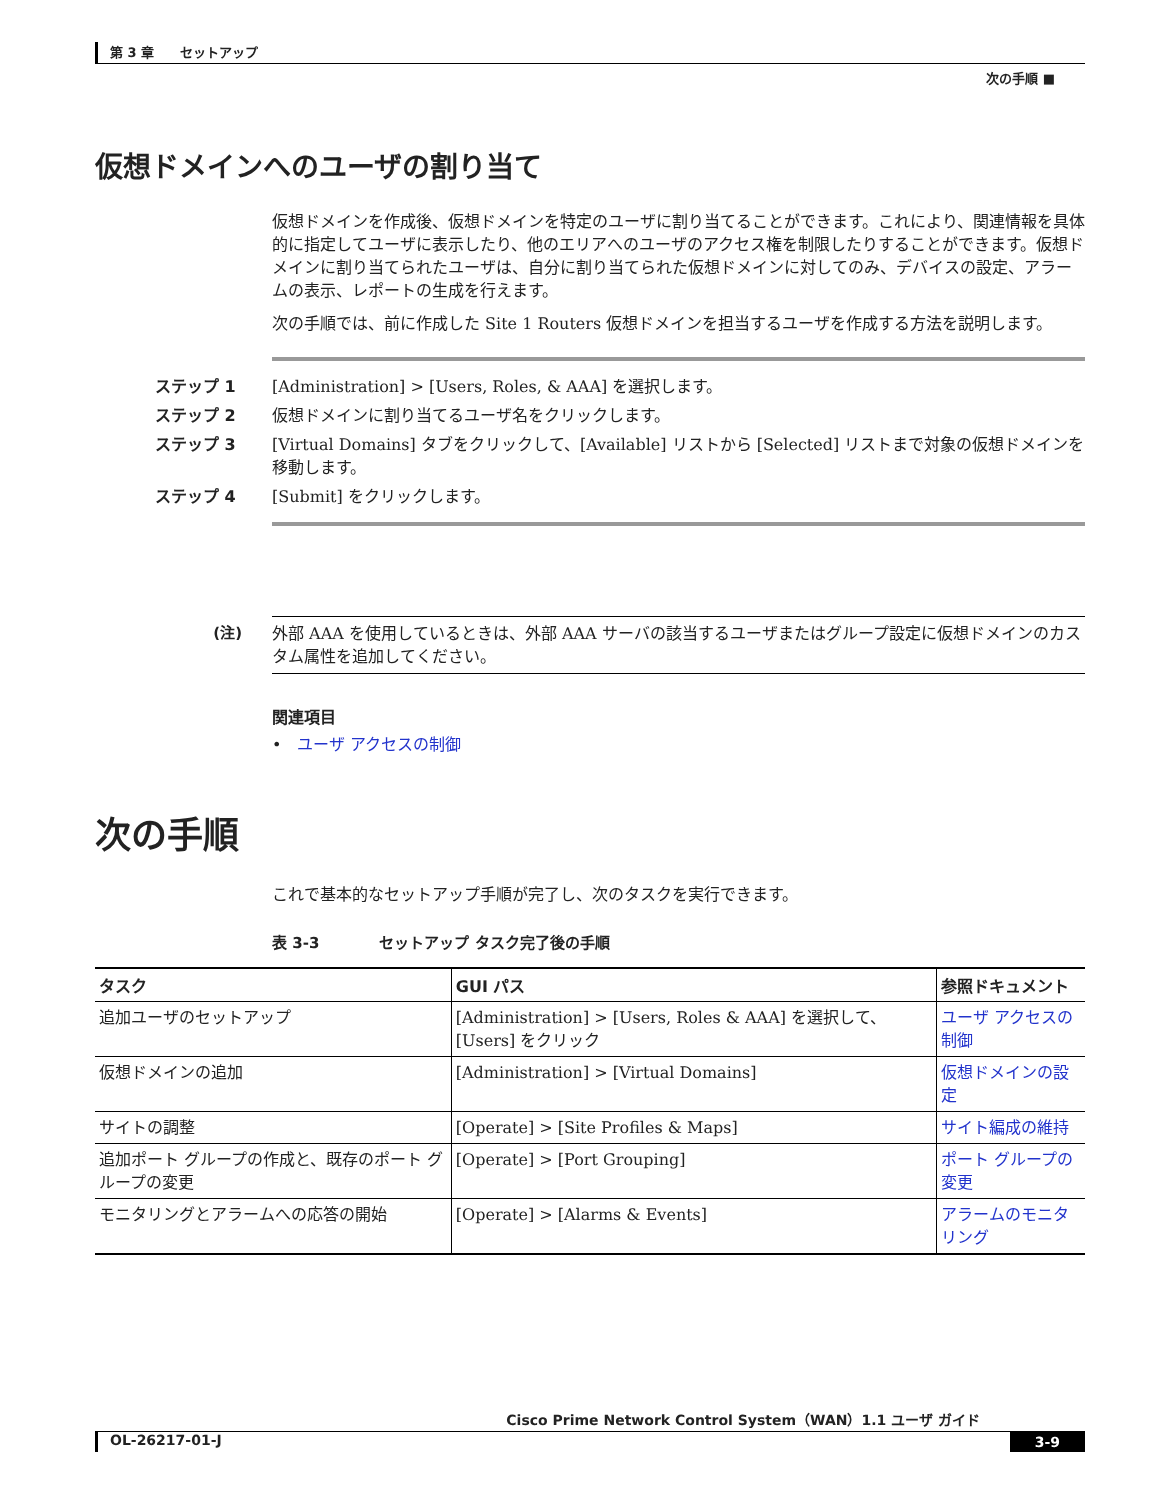第 3 章　　セットアップ
次の手順 ■
仮想ドメインへのユーザの割り当て
仮想ドメインを作成後、仮想ドメインを特定のユーザに割り当てることができます。これにより、関連情報を具体的に指定してユーザに表示したり、他のエリアへのユーザのアクセス権を制限したりすることができます。仮想ドメインに割り当てられたユーザは、自分に割り当てられた仮想ドメインに対してのみ、デバイスの設定、アラームの表示、レポートの生成を行えます。
次の手順では、前に作成した Site 1 Routers 仮想ドメインを担当するユーザを作成する方法を説明します。
ステップ 1 [Administration] > [Users, Roles, & AAA] を選択します。
ステップ 2 仮想ドメインに割り当てるユーザ名をクリックします。
ステップ 3 [Virtual Domains] タブをクリックして、[Available] リストから [Selected] リストまで対象の仮想ドメインを移動します。
ステップ 4 [Submit] をクリックします。
(注)
外部 AAA を使用しているときは、外部 AAA サーバの該当するユーザまたはグループ設定に仮想ドメインのカスタム属性を追加してください。
関連項目
• ユーザ アクセスの制御
次の手順
これで基本的なセットアップ手順が完了し、次のタスクを実行できます。
表 3-3　　　　セットアップ タスク完了後の手順
| タスク | GUI パス | 参照ドキュメント |
| --- | --- | --- |
| 追加ユーザのセットアップ | [Administration] > [Users, Roles & AAA] を選択して、[Users] をクリック | ユーザ アクセスの制御 |
| 仮想ドメインの追加 | [Administration] > [Virtual Domains] | 仮想ドメインの設定 |
| サイトの調整 | [Operate] > [Site Profiles & Maps] | サイト編成の維持 |
| 追加ポート グループの作成と、既存のポート グループの変更 | [Operate] > [Port Grouping] | ポート グループの変更 |
| モニタリングとアラームへの応答の開始 | [Operate] > [Alarms & Events] | アラームのモニタリング |
Cisco Prime Network Control System（WAN）1.1 ユーザ ガイド
OL-26217-01-J 3-9